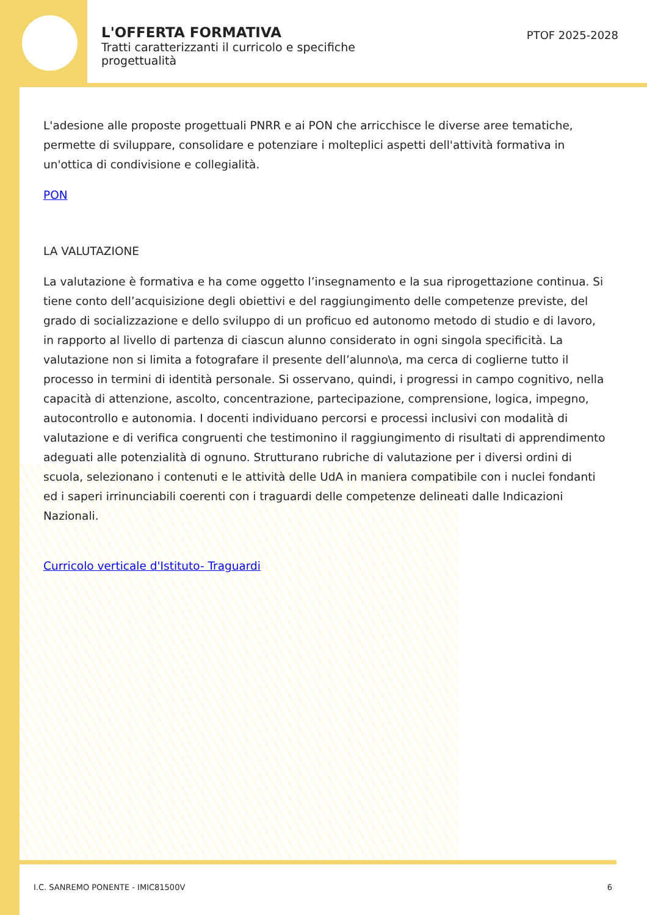L'OFFERTA FORMATIVA
Tratti caratterizzanti il curricolo e specifiche progettualità
PTOF 2025-2028
L'adesione alle proposte progettuali PNRR e ai PON che arricchisce le diverse aree tematiche, permette di sviluppare, consolidare e potenziare i molteplici aspetti dell'attività formativa in un'ottica di condivisione e collegialità.
PON
LA VALUTAZIONE
La valutazione è formativa e ha come oggetto l’insegnamento e la sua riprogettazione continua. Si tiene conto dell’acquisizione degli obiettivi e del raggiungimento delle competenze previste, del grado di socializzazione e dello sviluppo di un proficuo ed autonomo metodo di studio e di lavoro, in rapporto al livello di partenza di ciascun alunno considerato in ogni singola specificità. La valutazione non si limita a fotografare il presente dell’alunno\a, ma cerca di coglierne tutto il processo in termini di identità personale. Si osservano, quindi, i progressi in campo cognitivo, nella capacità di attenzione, ascolto, concentrazione, partecipazione, comprensione, logica, impegno, autocontrollo e autonomia. I docenti individuano percorsi e processi inclusivi con modalità di valutazione e di verifica congruenti che testimonino il raggiungimento di risultati di apprendimento adeguati alle potenzialità di ognuno. Strutturano rubriche di valutazione per i diversi ordini di scuola, selezionano i contenuti e le attività delle UdA in maniera compatibile con i nuclei fondanti ed i saperi irrinunciabili coerenti con i traguardi delle competenze delineati dalle Indicazioni Nazionali.
Curricolo verticale d'Istituto- Traguardi
I.C. SANREMO PONENTE - IMIC81500V 6